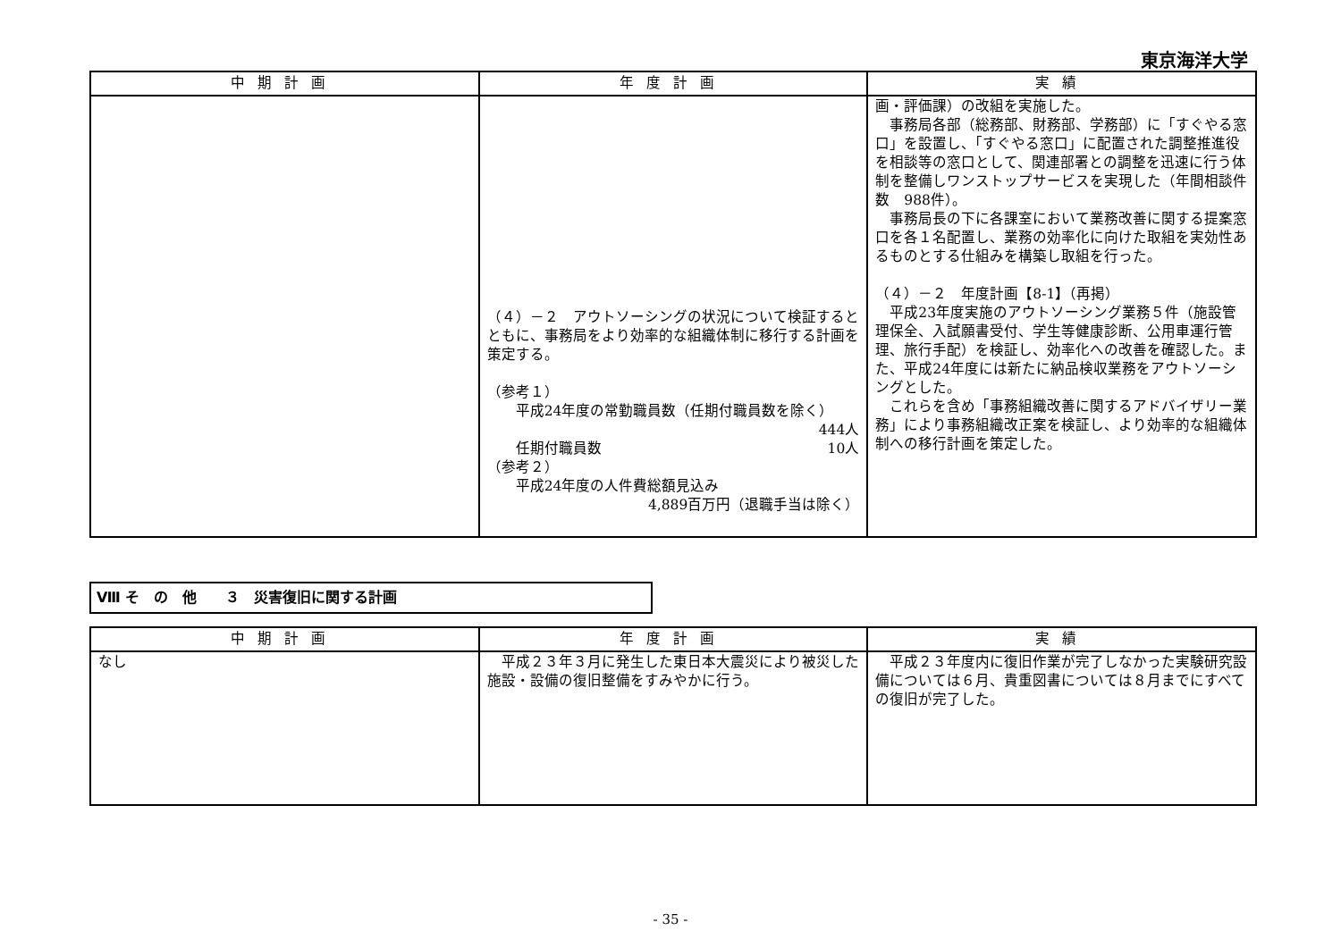東京海洋大学
| 中期計画 | 年度計画 | 実績 |
| --- | --- | --- |
| | （４）－２ アウトソーシングの状況について検証するとともに、事務局をより効率的な組織体制に移行する計画を策定する。 （参考１） 平成24年度の常勤職員数（任期付職員数を除く） 444人 任期付職員数 10人 （参考２） 平成24年度の人件費総額見込み 4,889百万円（退職手当は除く） | 画・評価課）の改組を実施した。 事務局各部（総務部、財務部、学務部）に「すぐやる窓口」を設置し、「すぐやる窓口」に配置された調整推進役を相談等の窓口として、関連部署との調整を迅速に行う体制を整備しワンストップサービスを実現した（年間相談件数 988件）。 事務局長の下に各課室において業務改善に関する提案窓口を各１名配置し、業務の効率化に向けた取組を実効性あるものとする仕組みを構築し取組を行った。 （４）－２ 年度計画【8-1】（再掲） 平成23年度実施のアウトソーシング業務５件（施設管理保全、入試願書受付、学生等健康診断、公用車運行管理、旅行手配）を検証し、効率化への改善を確認した。また、平成24年度には新たに納品検収業務をアウトソーシングとした。 これらを含め「事務組織改善に関するアドバイザリー業務」により事務組織改正案を検証し、より効率的な組織体制への移行計画を策定した。 |
Ⅷ そ　の　他　　３　災害復旧に関する計画
| 中期計画 | 年度計画 | 実績 |
| --- | --- | --- |
| なし | 平成２３年３月に発生した東日本大震災により被災した施設・設備の復旧整備をすみやかに行う。 | 平成２３年度内に復旧作業が完了しなかった実験研究設備については６月、貴重図書については８月までにすべての復旧が完了した。 |
- 35 -